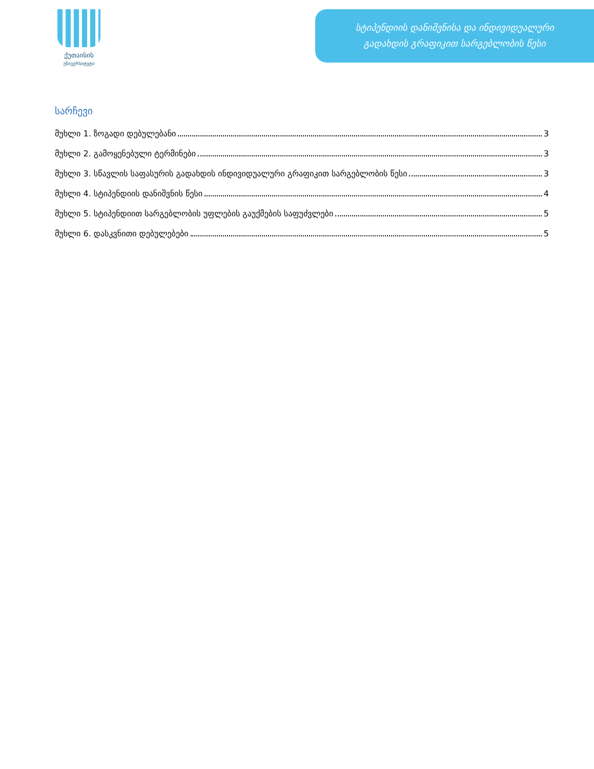ქუთაისის
უნივერსიტეტი
სტიპენდიის დანიშვნისა და ინდივიდუალური
გადახდის გრაფიკით სარგებლობის წესი
სარჩევი
მუხლი 1. ზოგადი დებულებანი 3
მუხლი 2. გამოყენებული ტერმინები 3
მუხლი 3. სწავლის საფასურის გადახდის ინდივიდუალური გრაფიკით სარგებლობის წესი 3
მუხლი 4. სტიპენდიის დანიშვნის წესი 4
მუხლი 5. სტიპენდიით სარგებლობის უფლების გაუქმების საფუძვლები 5
მუხლი 6. დასკვნითი დებულებები 5